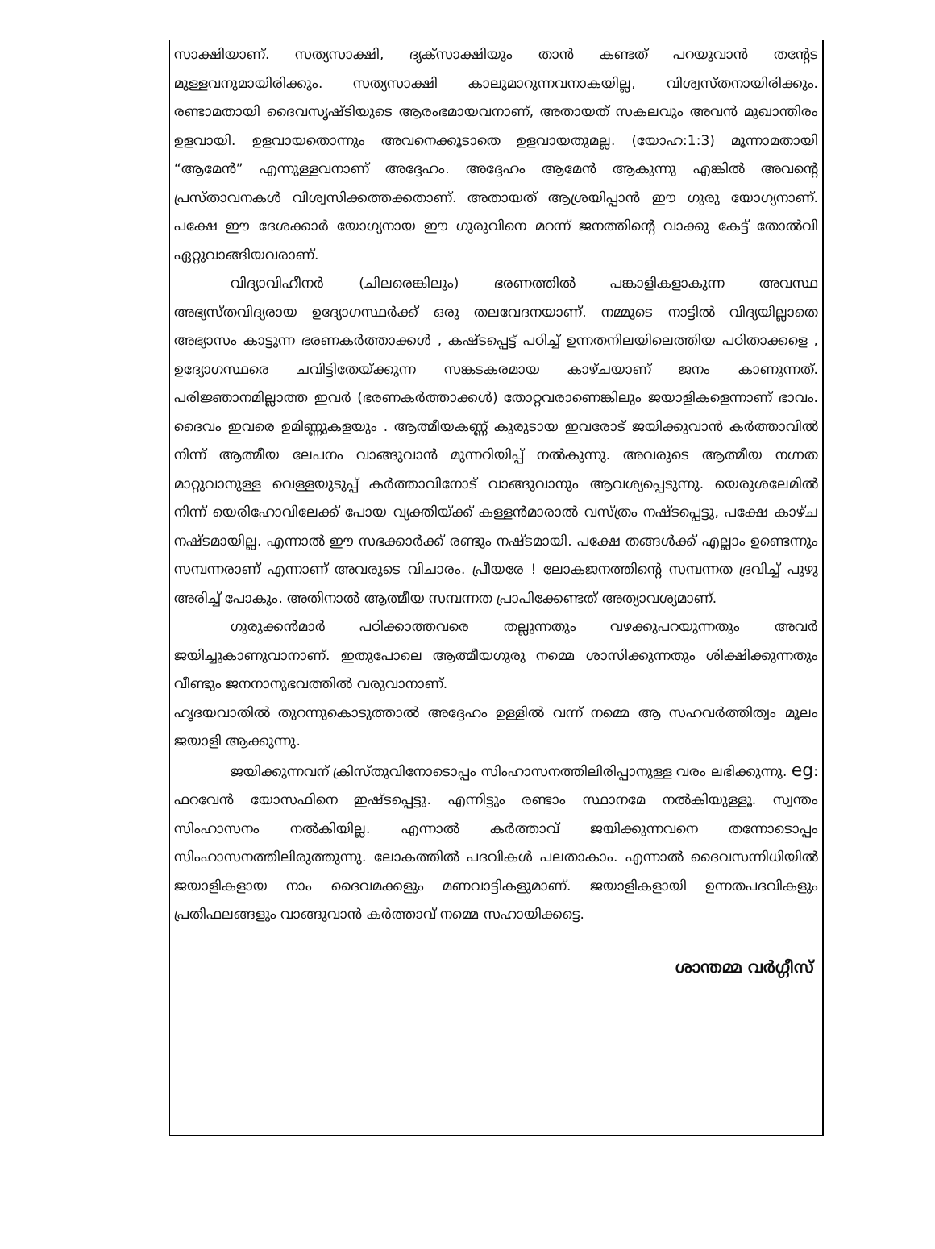സാക്ഷിയാണ്. സത്യസാക്ഷി, ദൃക്സാക്ഷിയും താൻ കണ്ടത് പറയുവാൻ തന്റേട മുള്ളവനുമായിരിക്കും. സത്യസാക്ഷി കാലുമാറുന്നവനാകയില്ല, വിശ്വസ്തനായിരിക്കും. രണ്ടാമതായി ദൈവസൃഷ്ടിയുടെ ആരംഭമായവനാണ്, അതായത് സകലവും അവൻ മുഖാന്തിരം ഉളവായി. ഉളവായതൊന്നും അവനെക്കൂടാതെ ഉളവായതുമല്ല. (യോഹ:1:3) മൂന്നാമതായി “ആമേൻ” എന്നുള്ളവനാണ് അദ്ദേഹം. അദ്ദേഹം ആമേൻ ആകുന്നു എങ്കിൽ അവന്റെ പ്രസ്താവനകൾ വിശ്വസിക്കത്തക്കതാണ്. അതായത് ആശ്രയിപ്പാൻ ഈ ഗുരു യോഗ്യനാണ്. പക്ഷേ ഈ ദേശക്കാർ യോഗ്യനായ ഈ ഗുരുവിനെ മറന്ന് ജനത്തിന്റെ വാക്കു കേട്ട് തോൽവി ഏറ്റുവാങ്ങിയവരാണ്.
വിദ്യാവിഹീനർ (ചിലരെങ്കിലും) ഭരണത്തിൽ പങ്കാളികളാകുന്ന അവസ്ഥ അഭ്യസ്തവിദ്യരായ ഉദ്യോഗസ്ഥർക്ക് ഒരു തലവേദനയാണ്. നമ്മുടെ നാട്ടിൽ വിദ്യയില്ലാതെ അഭ്യാസം കാട്ടുന്ന ഭരണകർത്താക്കൾ , കഷ്ടപ്പെട്ട് പഠിച്ച് ഉന്നതനിലയിലെത്തിയ പഠിതാക്കളെ , ഉദ്യോഗസ്ഥരെ ചവിട്ടിതേയ്ക്കുന്ന സങ്കടകരമായ കാഴ്ചയാണ് ജനം കാണുന്നത്. പരിജ്ഞാനമില്ലാത്ത ഇവർ (ഭരണകർത്താക്കൾ) തോറ്റവരാണെങ്കിലും ജയാളികളെന്നാണ് ഭാവം. ദൈവം ഇവരെ ഉമിണ്ണുകളയും . ആത്മീയകണ്ണ് കുരുടായ ഇവരോട് ജയിക്കുവാൻ കർത്താവിൽ നിന്ന് ആത്മീയ ലേപനം വാങ്ങുവാൻ മുന്നറിയിപ്പ് നൽകുന്നു. അവരുടെ ആത്മീയ നഗ്നത മാറ്റുവാനുള്ള വെള്ളയുടുപ്പ് കർത്താവിനോട് വാങ്ങുവാനും ആവശ്യപ്പെടുന്നു. യെരുശലേമിൽ നിന്ന് യെരിഹോവിലേക്ക് പോയ വ്യക്തിയ്ക്ക് കള്ളൻമാരാൽ വസ്ത്രം നഷ്ടപ്പെട്ടു, പക്ഷേ കാഴ്ച നഷ്ടമായില്ല. എന്നാൽ ഈ സഭക്കാർക്ക് രണ്ടും നഷ്ടമായി. പക്ഷേ തങ്ങൾക്ക് എല്ലാം ഉണ്ടെന്നും സമ്പന്നരാണ് എന്നാണ് അവരുടെ വിചാരം. പ്രീയരേ ! ലോകജനത്തിന്റെ സമ്പന്നത ദ്രവിച്ച് പുഴു അരിച്ച് പോകും. അതിനാൽ ആത്മീയ സമ്പന്നത പ്രാപിക്കേണ്ടത് അത്യാവശ്യമാണ്.
ഗുരുക്കൻമാർ പഠിക്കാത്തവരെ തല്ലുന്നതും വഴക്കുപറയുന്നതും അവർ ജയിച്ചുകാണുവാനാണ്. ഇതുപോലെ ആത്മീയഗുരു നമ്മെ ശാസിക്കുന്നതും ശിക്ഷിക്കുന്നതും വീണ്ടും ജനനാനുഭവത്തിൽ വരുവാനാണ്.
ഹൃദയവാതിൽ തുറന്നുകൊടുത്താൽ അദ്ദേഹം ഉള്ളിൽ വന്ന് നമ്മെ ആ സഹവർത്തിത്വം മൂലം ജയാളി ആക്കുന്നു.
ജയിക്കുന്നവന് ക്രിസ്തുവിനോടൊപ്പം സിംഹാസനത്തിലിരിപ്പാനുള്ള വരം ലഭിക്കുന്നു. eg: ഫറവേൻ യോസഫിനെ ഇഷ്ടപ്പെട്ടു. എന്നിട്ടും രണ്ടാം സ്ഥാനമേ നൽകിയുള്ളൂ. സ്വന്തം സിംഹാസനം നൽകിയില്ല. എന്നാൽ കർത്താവ് ജയിക്കുന്നവനെ തന്നോടൊപ്പം സിംഹാസനത്തിലിരുത്തുന്നു. ലോകത്തിൽ പദവികൾ പലതാകാം. എന്നാൽ ദൈവസന്നിധിയിൽ ജയാളികളായ നാം ദൈവമക്കളും മണവാട്ടികളുമാണ്. ജയാളികളായി ഉന്നതപദവികളും പ്രതിഫലങ്ങളും വാങ്ങുവാൻ കർത്താവ് നമ്മെ സഹായിക്കട്ടെ.
ശാന്തമ്മ വർഗ്ഗീസ്